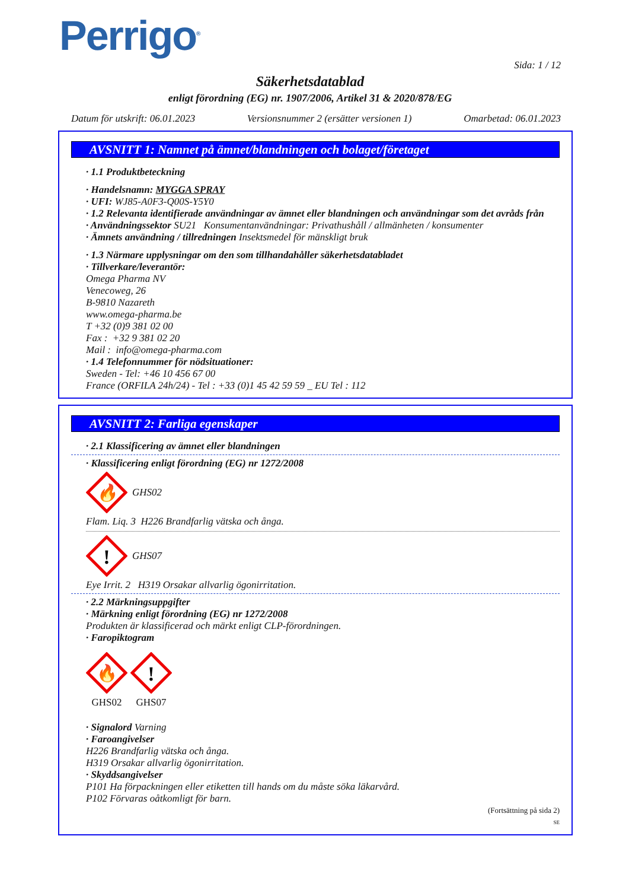Perrigo<sup>®</sup>
Sida: 1 / 12
Säkerhetsdatablad
enligt förordning (EG) nr. 1907/2006, Artikel 31 & 2020/878/EG
Datum för utskrift: 06.01.2023 Versionsnummer 2 (ersätter versionen 1) Omarbetad: 06.01.2023
AVSNITT 1: Namnet på ämnet/blandningen och bolaget/företaget
· 1.1 Produktbeteckning
· Handelsnamn: MYGGA SPRAY
· UFI: WJ85-A0F3-Q00S-Y5Y0
· 1.2 Relevanta identifierade användningar av ämnet eller blandningen och användningar som det avråds från
· Användningssektor SU21 Konsumentanvändningar: Privathushåll / allmänheten / konsumenter
· Ämnets användning / tillredningen Insektsmedel för mänskligt bruk
· 1.3 Närmare upplysningar om den som tillhandahåller säkerhetsdatabladet
· Tillverkare/leverantör:
Omega Pharma NV
Venecoweg, 26
B-9810 Nazareth
www.omega-pharma.be
T +32 (0)9 381 02 00
Fax : +32 9 381 02 20
Mail : info@omega-pharma.com
· 1.4 Telefonnummer för nödsituationer:
Sweden - Tel: +46 10 456 67 00
France (ORFILA 24h/24) - Tel : +33 (0)1 45 42 59 59 _ EU Tel : 112
AVSNITT 2: Farliga egenskaper
· 2.1 Klassificering av ämnet eller blandningen
· Klassificering enligt förordning (EG) nr 1272/2008
🔥
GHS02
Flam. Liq. 3 H226 Brandfarlig vätska och ånga.
!
GHS07
Eye Irrit. 2 H319 Orsakar allvarlig ögonirritation.
· 2.2 Märkningsuppgifter
· Märkning enligt förordning (EG) nr 1272/2008
Produkten är klassificerad och märkt enligt CLP-förordningen.
· Faropiktogram
🔥
GHS02
!
GHS07
· Signalord Varning
· Faroangivelser
H226 Brandfarlig vätska och ånga.
H319 Orsakar allvarlig ögonirritation.
· Skyddsangivelser
P101 Ha förpackningen eller etiketten till hands om du måste söka läkarvård.
P102 Förvaras oåtkomligt för barn.
(Fortsättning på sida 2)
SE